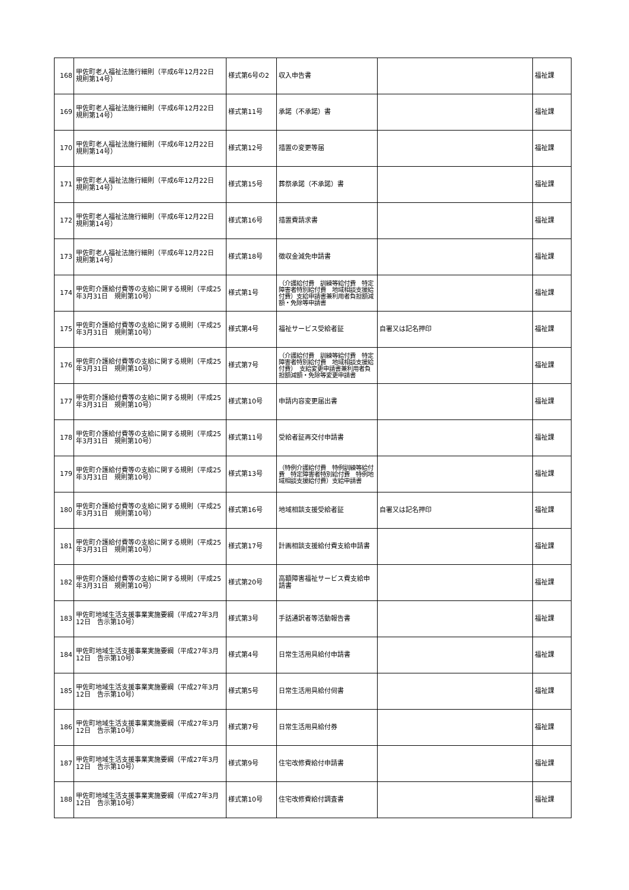| 168 | 甲佐町老人福祉法施行細則（平成6年12月22日 規則第14号） | 様式第6号の2 | 収入申告書 | | 福祉課 |
| 169 | 甲佐町老人福祉法施行細則（平成6年12月22日 規則第14号） | 様式第11号 | 承諾（不承諾）書 | | 福祉課 |
| 170 | 甲佐町老人福祉法施行細則（平成6年12月22日 規則第14号） | 様式第12号 | 措置の変更等届 | | 福祉課 |
| 171 | 甲佐町老人福祉法施行細則（平成6年12月22日 規則第14号） | 様式第15号 | 葬祭承諾（不承諾）書 | | 福祉課 |
| 172 | 甲佐町老人福祉法施行細則（平成6年12月22日 規則第14号） | 様式第16号 | 措置費請求書 | | 福祉課 |
| 173 | 甲佐町老人福祉法施行細則（平成6年12月22日 規則第14号） | 様式第18号 | 徴収金減免申請書 | | 福祉課 |
| 174 | 甲佐町介護給付費等の支給に関する規則（平成25年3月31日 規則第10号） | 様式第1号 | （介護給付費 訓練等給付費 特定障害者特別給付費 地域相談支援給付費）支給申請書兼利用者負担額減額・免除等申請書 | | 福祉課 |
| 175 | 甲佐町介護給付費等の支給に関する規則（平成25年3月31日 規則第10号） | 様式第4号 | 福祉サービス受給者証 | 自署又は記名押印 | 福祉課 |
| 176 | 甲佐町介護給付費等の支給に関する規則（平成25年3月31日 規則第10号） | 様式第7号 | （介護給付費 訓練等給付費 特定障害者特別給付費 地域相談支援給付費） 支給変更申請書兼利用者負担額減額・免除等変更申請書 | | 福祉課 |
| 177 | 甲佐町介護給付費等の支給に関する規則（平成25年3月31日 規則第10号） | 様式第10号 | 申請内容変更届出書 | | 福祉課 |
| 178 | 甲佐町介護給付費等の支給に関する規則（平成25年3月31日 規則第10号） | 様式第11号 | 受給者証再交付申請書 | | 福祉課 |
| 179 | 甲佐町介護給付費等の支給に関する規則（平成25年3月31日 規則第10号） | 様式第13号 | （特例介護給付費 特例訓練等給付費 特定障害者特別給付費 特例地域相談支援給付費）支給申請書 | | 福祉課 |
| 180 | 甲佐町介護給付費等の支給に関する規則（平成25年3月31日 規則第10号） | 様式第16号 | 地域相談支援受給者証 | 自署又は記名押印 | 福祉課 |
| 181 | 甲佐町介護給付費等の支給に関する規則（平成25年3月31日 規則第10号） | 様式第17号 | 計画相談支援給付費支給申請書 | | 福祉課 |
| 182 | 甲佐町介護給付費等の支給に関する規則（平成25年3月31日 規則第10号） | 様式第20号 | 高額障害福祉サービス費支給申請書 | | 福祉課 |
| 183 | 甲佐町地域生活支援事業実施要綱（平成27年3月12日 告示第10号） | 様式第3号 | 手話通訳者等活動報告書 | | 福祉課 |
| 184 | 甲佐町地域生活支援事業実施要綱（平成27年3月12日 告示第10号） | 様式第4号 | 日常生活用具給付申請書 | | 福祉課 |
| 185 | 甲佐町地域生活支援事業実施要綱（平成27年3月12日 告示第10号） | 様式第5号 | 日常生活用具給付伺書 | | 福祉課 |
| 186 | 甲佐町地域生活支援事業実施要綱（平成27年3月12日 告示第10号） | 様式第7号 | 日常生活用具給付券 | | 福祉課 |
| 187 | 甲佐町地域生活支援事業実施要綱（平成27年3月12日 告示第10号） | 様式第9号 | 住宅改修費給付申請書 | | 福祉課 |
| 188 | 甲佐町地域生活支援事業実施要綱（平成27年3月12日 告示第10号） | 様式第10号 | 住宅改修費給付調査書 | | 福祉課 |